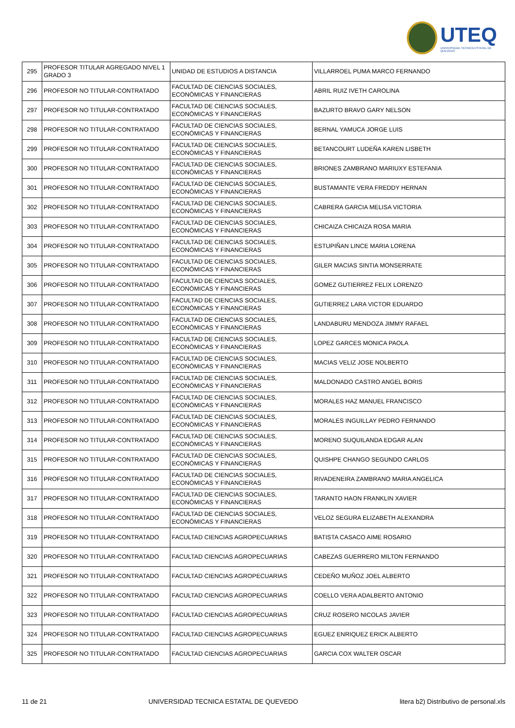UTEQ
UNIVERSIDAD TECNICA ESTATAL DE QUEVEDO
| 295 | PROFESOR TITULAR AGREGADO NIVEL 1 GRADO 3 | UNIDAD DE ESTUDIOS A DISTANCIA | VILLARROEL PUMA MARCO FERNANDO |
| 296 | PROFESOR NO TITULAR-CONTRATADO | FACULTAD DE CIENCIAS SOCIALES, ECONÓMICAS Y FINANCIERAS | ABRIL RUIZ IVETH CAROLINA |
| 297 | PROFESOR NO TITULAR-CONTRATADO | FACULTAD DE CIENCIAS SOCIALES, ECONÓMICAS Y FINANCIERAS | BAZURTO BRAVO GARY NELSON |
| 298 | PROFESOR NO TITULAR-CONTRATADO | FACULTAD DE CIENCIAS SOCIALES, ECONÓMICAS Y FINANCIERAS | BERNAL YAMUCA JORGE LUIS |
| 299 | PROFESOR NO TITULAR-CONTRATADO | FACULTAD DE CIENCIAS SOCIALES, ECONÓMICAS Y FINANCIERAS | BETANCOURT LUDEÑA KAREN LISBETH |
| 300 | PROFESOR NO TITULAR-CONTRATADO | FACULTAD DE CIENCIAS SOCIALES, ECONÓMICAS Y FINANCIERAS | BRIONES ZAMBRANO MARIUXY ESTEFANIA |
| 301 | PROFESOR NO TITULAR-CONTRATADO | FACULTAD DE CIENCIAS SOCIALES, ECONÓMICAS Y FINANCIERAS | BUSTAMANTE VERA FREDDY HERNAN |
| 302 | PROFESOR NO TITULAR-CONTRATADO | FACULTAD DE CIENCIAS SOCIALES, ECONÓMICAS Y FINANCIERAS | CABRERA GARCIA MELISA VICTORIA |
| 303 | PROFESOR NO TITULAR-CONTRATADO | FACULTAD DE CIENCIAS SOCIALES, ECONÓMICAS Y FINANCIERAS | CHICAIZA CHICAIZA ROSA MARIA |
| 304 | PROFESOR NO TITULAR-CONTRATADO | FACULTAD DE CIENCIAS SOCIALES, ECONÓMICAS Y FINANCIERAS | ESTUPIÑAN LINCE MARIA LORENA |
| 305 | PROFESOR NO TITULAR-CONTRATADO | FACULTAD DE CIENCIAS SOCIALES, ECONÓMICAS Y FINANCIERAS | GILER MACIAS SINTIA MONSERRATE |
| 306 | PROFESOR NO TITULAR-CONTRATADO | FACULTAD DE CIENCIAS SOCIALES, ECONÓMICAS Y FINANCIERAS | GOMEZ GUTIERREZ FELIX LORENZO |
| 307 | PROFESOR NO TITULAR-CONTRATADO | FACULTAD DE CIENCIAS SOCIALES, ECONÓMICAS Y FINANCIERAS | GUTIERREZ LARA VICTOR EDUARDO |
| 308 | PROFESOR NO TITULAR-CONTRATADO | FACULTAD DE CIENCIAS SOCIALES, ECONÓMICAS Y FINANCIERAS | LANDABURU MENDOZA JIMMY RAFAEL |
| 309 | PROFESOR NO TITULAR-CONTRATADO | FACULTAD DE CIENCIAS SOCIALES, ECONÓMICAS Y FINANCIERAS | LOPEZ GARCES MONICA PAOLA |
| 310 | PROFESOR NO TITULAR-CONTRATADO | FACULTAD DE CIENCIAS SOCIALES, ECONÓMICAS Y FINANCIERAS | MACIAS VELIZ JOSE NOLBERTO |
| 311 | PROFESOR NO TITULAR-CONTRATADO | FACULTAD DE CIENCIAS SOCIALES, ECONÓMICAS Y FINANCIERAS | MALDONADO CASTRO ANGEL BORIS |
| 312 | PROFESOR NO TITULAR-CONTRATADO | FACULTAD DE CIENCIAS SOCIALES, ECONÓMICAS Y FINANCIERAS | MORALES HAZ MANUEL FRANCISCO |
| 313 | PROFESOR NO TITULAR-CONTRATADO | FACULTAD DE CIENCIAS SOCIALES, ECONÓMICAS Y FINANCIERAS | MORALES INGUILLAY PEDRO FERNANDO |
| 314 | PROFESOR NO TITULAR-CONTRATADO | FACULTAD DE CIENCIAS SOCIALES, ECONÓMICAS Y FINANCIERAS | MORENO SUQUILANDA EDGAR ALAN |
| 315 | PROFESOR NO TITULAR-CONTRATADO | FACULTAD DE CIENCIAS SOCIALES, ECONÓMICAS Y FINANCIERAS | QUISHPE CHANGO SEGUNDO CARLOS |
| 316 | PROFESOR NO TITULAR-CONTRATADO | FACULTAD DE CIENCIAS SOCIALES, ECONÓMICAS Y FINANCIERAS | RIVADENEIRA ZAMBRANO MARIA ANGELICA |
| 317 | PROFESOR NO TITULAR-CONTRATADO | FACULTAD DE CIENCIAS SOCIALES, ECONÓMICAS Y FINANCIERAS | TARANTO HAON FRANKLIN XAVIER |
| 318 | PROFESOR NO TITULAR-CONTRATADO | FACULTAD DE CIENCIAS SOCIALES, ECONÓMICAS Y FINANCIERAS | VELOZ SEGURA ELIZABETH ALEXANDRA |
| 319 | PROFESOR NO TITULAR-CONTRATADO | FACULTAD CIENCIAS AGROPECUARIAS | BATISTA CASACO AIME ROSARIO |
| 320 | PROFESOR NO TITULAR-CONTRATADO | FACULTAD CIENCIAS AGROPECUARIAS | CABEZAS GUERRERO MILTON FERNANDO |
| 321 | PROFESOR NO TITULAR-CONTRATADO | FACULTAD CIENCIAS AGROPECUARIAS | CEDEÑO MUÑOZ JOEL ALBERTO |
| 322 | PROFESOR NO TITULAR-CONTRATADO | FACULTAD CIENCIAS AGROPECUARIAS | COELLO VERA ADALBERTO ANTONIO |
| 323 | PROFESOR NO TITULAR-CONTRATADO | FACULTAD CIENCIAS AGROPECUARIAS | CRUZ ROSERO NICOLAS JAVIER |
| 324 | PROFESOR NO TITULAR-CONTRATADO | FACULTAD CIENCIAS AGROPECUARIAS | EGUEZ ENRIQUEZ ERICK ALBERTO |
| 325 | PROFESOR NO TITULAR-CONTRATADO | FACULTAD CIENCIAS AGROPECUARIAS | GARCIA COX WALTER OSCAR |
11 de 21 UNIVERSIDAD TECNICA ESTATAL DE QUEVEDO litera b2) Distributivo de personal.xls